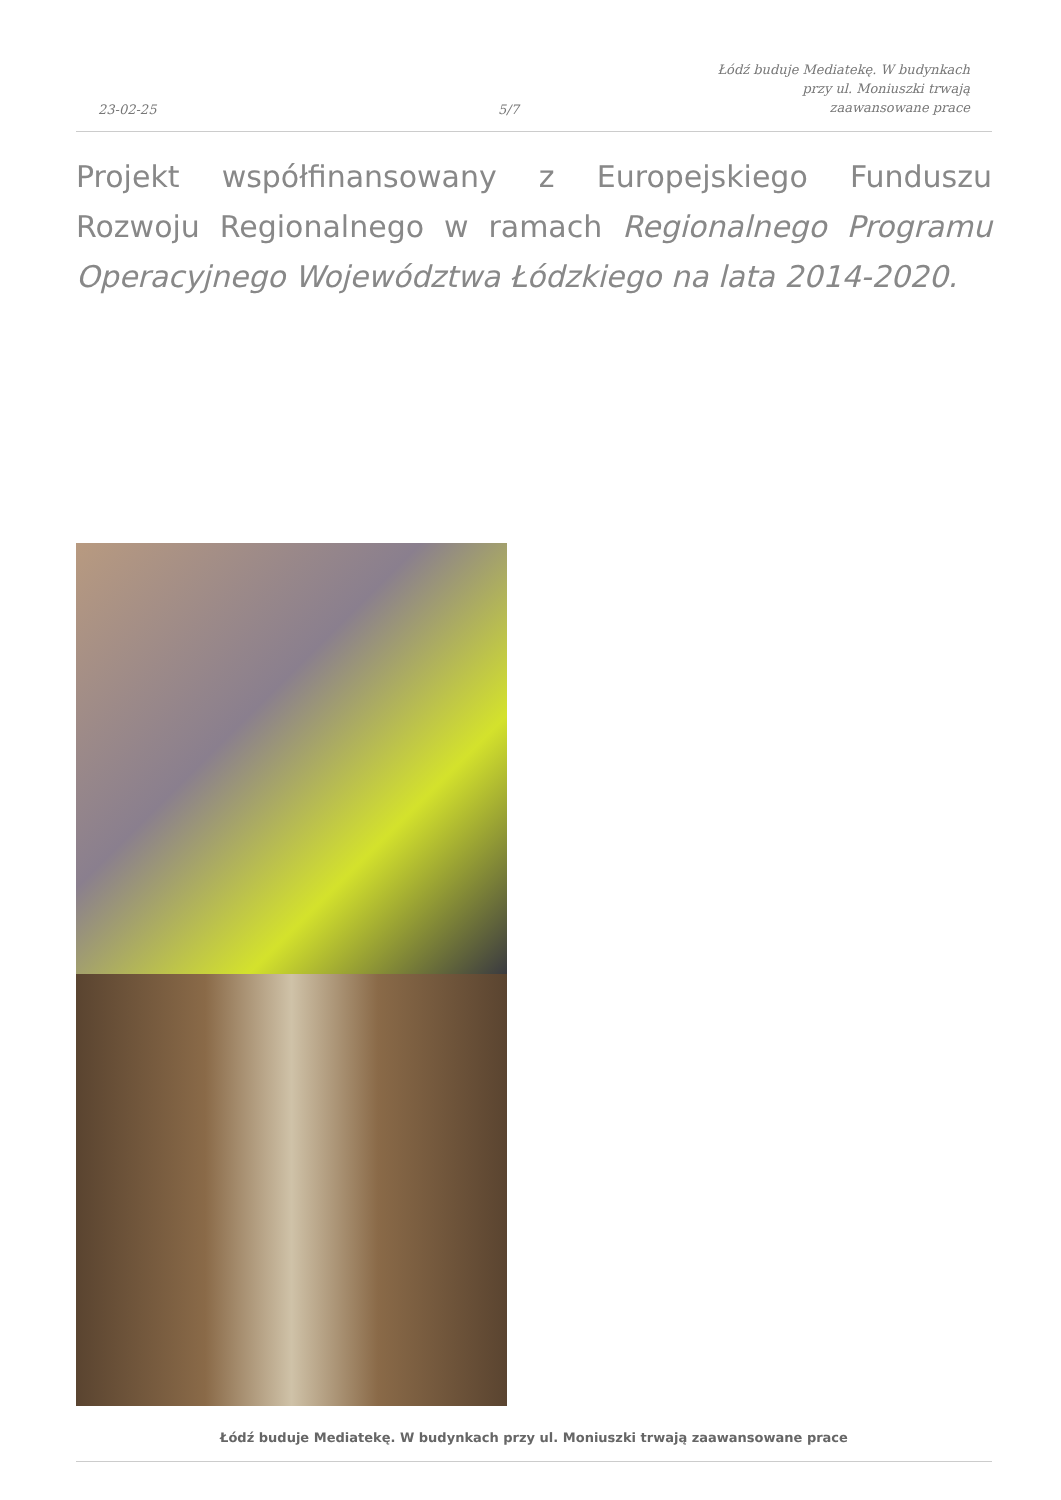23-02-25
5/7
Łódź buduje Mediatekę. W budynkach
przy ul. Moniuszki trwają
zaawansowane prace
Projekt współfinansowany z Europejskiego Funduszu Rozwoju Regionalnego w ramach Regionalnego Programu Operacyjnego Województwa Łódzkiego na lata 2014-2020.
Łódź buduje Mediatekę. W budynkach przy ul. Moniuszki trwają zaawansowane prace